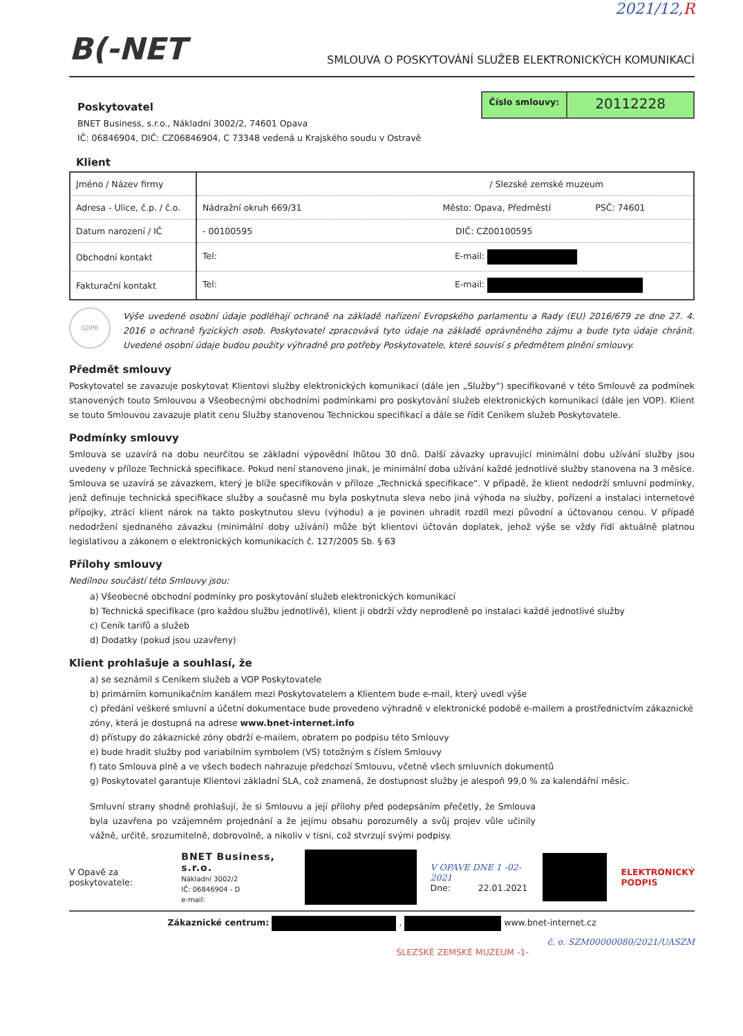2021/12,R
B(-NET SMLOUVA O POSKYTOVÁNÍ SLUŽEB ELEKTRONICKÝCH KOMUNIKACÍ
Poskytovatel
BNET Business, s.r.o., Nákladní 3002/2, 74601 Opava
IČ: 06846904, DIČ: CZ06846904, C 73348 vedená u Krajského soudu v Ostravě
Číslo smlouvy:
20112228
Klient
| Jméno / Název firmy | / Slezské zemské muzeum |
| Adresa - Ulice, č.p. / č.o. | Nádražní okruh 669/31 Město: Opava, Předměstí PSČ: 74601 |
| Datum narození / IČ | - 00100595 DIČ: CZ00100595 |
| Obchodní kontakt | Tel: E-mail: |
| Fakturační kontakt | Tel: E-mail: |
GDPR
Výše uvedené osobní údaje podléhají ochraně na základě nařízení Evropského parlamentu a Rady (EU) 2016/679 ze dne 27. 4. 2016 o ochraně fyzických osob. Poskytovatel zpracovává tyto údaje na základě oprávněného zájmu a bude tyto údaje chránit. Uvedené osobní údaje budou použity výhradně pro potřeby Poskytovatele, které souvisí s předmětem plnění smlouvy.
Předmět smlouvy
Poskytovatel se zavazuje poskytovat Klientovi služby elektronických komunikací (dále jen „Služby“) specifikované v této Smlouvě za podmínek stanovených touto Smlouvou a Všeobecnými obchodními podmínkami pro poskytování služeb elektronických komunikací (dále jen VOP). Klient se touto Smlouvou zavazuje platit cenu Služby stanovenou Technickou specifikací a dále se řídit Ceníkem služeb Poskytovatele.
Podmínky smlouvy
Smlouva se uzavírá na dobu neurčitou se základní výpovědní lhůtou 30 dnů. Další závazky upravující minimální dobu užívání služby jsou uvedeny v příloze Technická specifikace. Pokud není stanoveno jinak, je minimální doba užívání každé jednotlivé služby stanovena na 3 měsíce. Smlouva se uzavírá se závazkem, který je blíže specifikován v příloze „Technická specifikace“. V případě, že klient nedodrží smluvní podmínky, jenž definuje technická specifikace služby a současně mu byla poskytnuta sleva nebo jiná výhoda na služby, pořízení a instalaci internetové přípojky, ztrácí klient nárok na takto poskytnutou slevu (výhodu) a je povinen uhradit rozdíl mezi původní a účtovanou cenou. V případě nedodržení sjednaného závazku (minimální doby užívání) může být klientovi účtován doplatek, jehož výše se vždy řídí aktuálně platnou legislativou a zákonem o elektronických komunikacích č. 127/2005 Sb. § 63
Přílohy smlouvy
Nedílnou součástí této Smlouvy jsou:
a) Všeobecné obchodní podmínky pro poskytování služeb elektronických komunikací
b) Technická specifikace (pro každou službu jednotlivě), klient ji obdrží vždy neprodleně po instalaci každé jednotlivé služby
c) Ceník tarifů a služeb
d) Dodatky (pokud jsou uzavřeny)
Klient prohlašuje a souhlasí, že
a) se seznámil s Ceníkem služeb a VOP Poskytovatele
b) primárním komunikačním kanálem mezi Poskytovatelem a Klientem bude e-mail, který uvedl výše
c) předání veškeré smluvní a účetní dokumentace bude provedeno výhradně v elektronické podobě e-mailem a prostřednictvím zákaznické zóny, která je dostupná na adrese www.bnet-internet.info
d) přístupy do zákaznické zóny obdrží e-mailem, obratem po podpisu této Smlouvy
e) bude hradit služby pod variabilním symbolem (VS) totožným s číslem Smlouvy
f) tato Smlouva plně a ve všech bodech nahrazuje předchozí Smlouvu, včetně všech smluvních dokumentů
g) Poskytovatel garantuje Klientovi základní SLA, což znamená, že dostupnost služby je alespoň 99,0 % za kalendářní měsíc.
Smluvní strany shodně prohlašují, že si Smlouvu a její přílohy před podepsáním přečetly, že Smlouva byla uzavřena po vzájemném projednání a že jejímu obsahu porozuměly a svůj projev vůle učinily vážně, určitě, srozumitelně, dobrovolně, a nikoliv v tísni, což stvrzují svými podpisy.
V Opavě za poskytovatele:
BNET Business, s.r.o.
Nákladní 3002/2
IČ: 06846904 - D
e-mail:
V OPAVE DNE 1 -02- 2021
Dne: 22.01.2021
ELEKTRONICKÝ
PODPIS
Zákaznické centrum: , www.bnet-internet.cz
č. o. SZM00000080/2021/UASZM
SLEZSKÉ ZEMSKÉ MUZEUM -1-